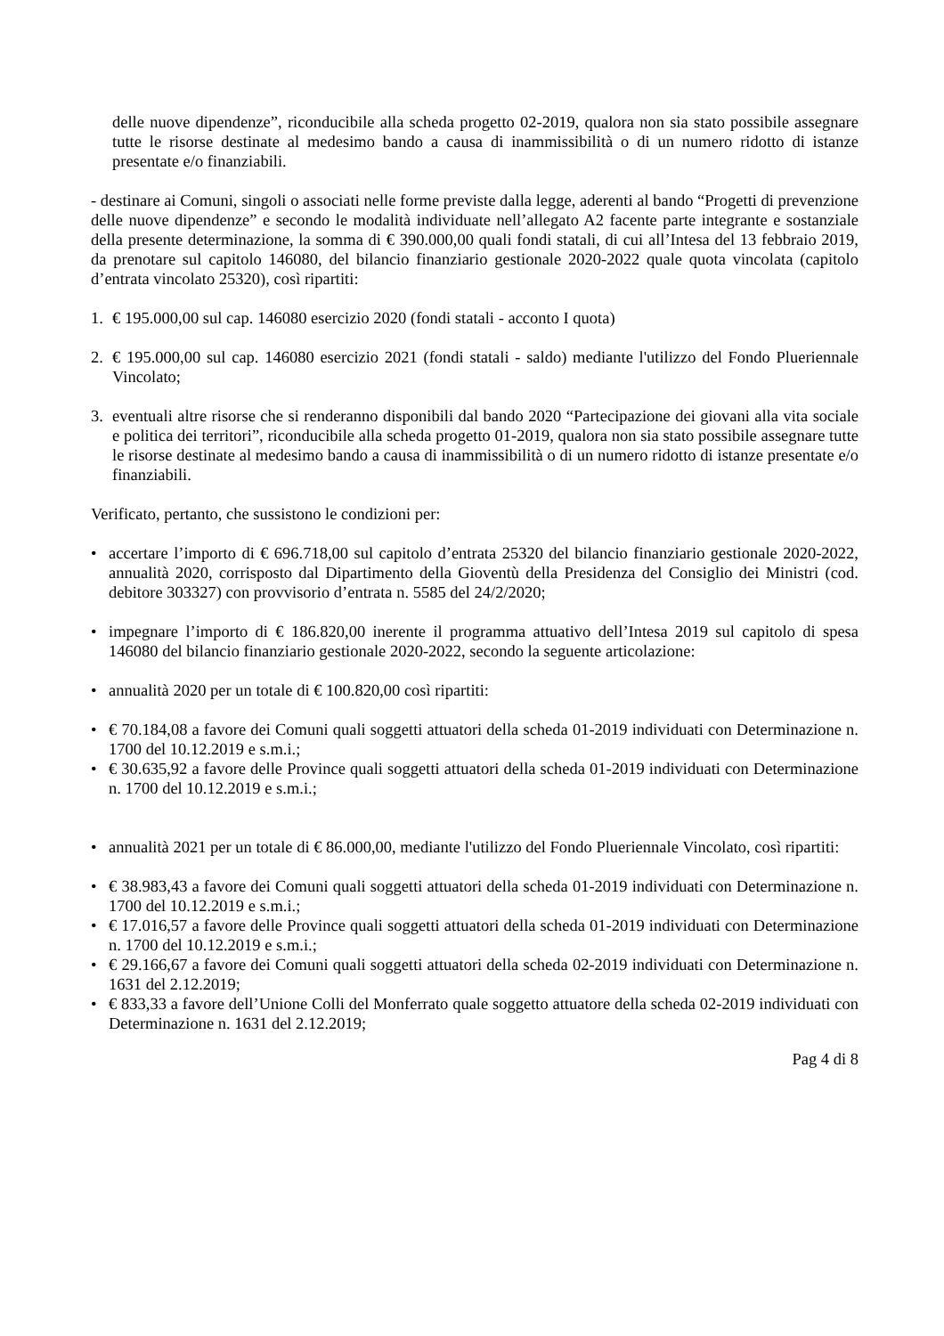delle nuove dipendenze”, riconducibile alla scheda progetto 02-2019, qualora non sia stato possibile assegnare tutte le risorse destinate al medesimo bando a causa di inammissibilità o di un numero ridotto di istanze presentate e/o finanziabili.
- destinare ai Comuni, singoli o associati nelle forme previste dalla legge, aderenti al bando “Progetti di prevenzione delle nuove dipendenze” e secondo le modalità individuate nell’allegato A2 facente parte integrante e sostanziale della presente determinazione, la somma di € 390.000,00 quali fondi statali, di cui all’Intesa del 13 febbraio 2019, da prenotare sul capitolo 146080, del bilancio finanziario gestionale 2020-2022 quale quota vincolata (capitolo d’entrata vincolato 25320), così ripartiti:
1. € 195.000,00 sul cap. 146080 esercizio 2020 (fondi statali - acconto I quota)
2. € 195.000,00 sul cap. 146080 esercizio 2021 (fondi statali - saldo) mediante l'utilizzo del Fondo Plueriennale Vincolato;
3. eventuali altre risorse che si renderanno disponibili dal bando 2020 “Partecipazione dei giovani alla vita sociale e politica dei territori”, riconducibile alla scheda progetto 01-2019, qualora non sia stato possibile assegnare tutte le risorse destinate al medesimo bando a causa di inammissibilità o di un numero ridotto di istanze presentate e/o finanziabili.
Verificato, pertanto, che sussistono le condizioni per:
• accertare l’importo di € 696.718,00 sul capitolo d’entrata 25320 del bilancio finanziario gestionale 2020-2022, annualità 2020, corrisposto dal Dipartimento della Gioventù della Presidenza del Consiglio dei Ministri (cod. debitore 303327) con provvisorio d’entrata n. 5585 del 24/2/2020;
• impegnare l’importo di € 186.820,00 inerente il programma attuativo dell’Intesa 2019 sul capitolo di spesa 146080 del bilancio finanziario gestionale 2020-2022, secondo la seguente articolazione:
• annualità 2020 per un totale di € 100.820,00 così ripartiti:
• € 70.184,08 a favore dei Comuni quali soggetti attuatori della scheda 01-2019 individuati con Determinazione n. 1700 del 10.12.2019 e s.m.i.;
• € 30.635,92 a favore delle Province quali soggetti attuatori della scheda 01-2019 individuati con Determinazione n. 1700 del 10.12.2019 e s.m.i.;
• annualità 2021 per un totale di € 86.000,00, mediante l'utilizzo del Fondo Plueriennale Vincolato, così ripartiti:
• € 38.983,43 a favore dei Comuni quali soggetti attuatori della scheda 01-2019 individuati con Determinazione n. 1700 del 10.12.2019 e s.m.i.;
• € 17.016,57 a favore delle Province quali soggetti attuatori della scheda 01-2019 individuati con Determinazione n. 1700 del 10.12.2019 e s.m.i.;
• € 29.166,67 a favore dei Comuni quali soggetti attuatori della scheda 02-2019 individuati con Determinazione n. 1631 del 2.12.2019;
• € 833,33 a favore dell’Unione Colli del Monferrato quale soggetto attuatore della scheda 02-2019 individuati con Determinazione n. 1631 del 2.12.2019;
Pag 4 di 8